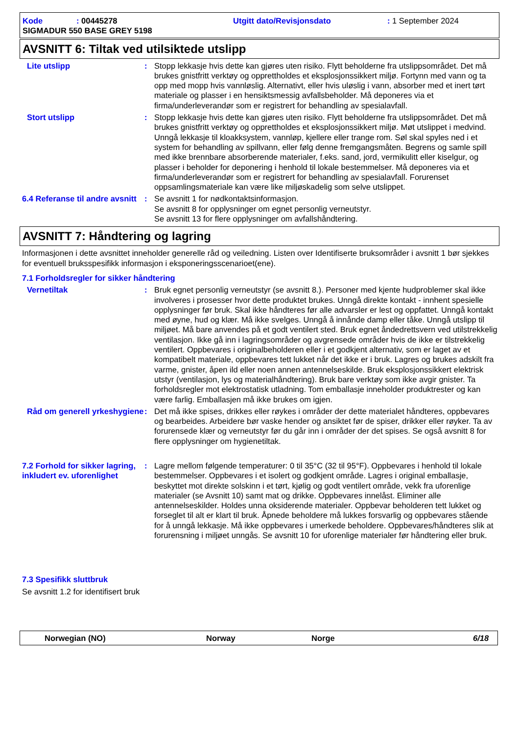Kode: 00445278 Utgitt dato/Revisjonsdato: 1 September 2024
SIGMADUR 550 BASE GREY 5198
AVSNITT 6: Tiltak ved utilsiktede utslipp
Lite utslipp : Stopp lekkasje hvis dette kan gjøres uten risiko. Flytt beholderne fra utslippsområdet. Det må brukes gnistfritt verktøy og opprettholdes et eksplosjonssikkert miljø. Fortynn med vann og ta opp med mopp hvis vannløslig. Alternativt, eller hvis uløslig i vann, absorber med et inert tørt materiale og plasser i en hensiktsmessig avfallsbeholder. Må deponeres via et firma/underleverandør som er registrert for behandling av spesialavfall.
Stort utslipp : Stopp lekkasje hvis dette kan gjøres uten risiko. Flytt beholderne fra utslippsområdet. Det må brukes gnistfritt verktøy og opprettholdes et eksplosjonssikkert miljø. Møt utslippet i medvind. Unngå lekkasje til kloakksystem, vannløp, kjellere eller trange rom. Søl skal spyles ned i et system for behandling av spillvann, eller følg denne fremgangsmåten. Begrens og samle spill med ikke brennbare absorberende materialer, f.eks. sand, jord, vermikulitt eller kiselgur, og plasser i beholder for deponering i henhold til lokale bestemmelser. Må deponeres via et firma/underleverandør som er registrert for behandling av spesialavfall. Forurenset oppsamlingsmateriale kan være like miljøskadelig som selve utslippet.
6.4 Referanse til andre avsnitt
: Se avsnitt 1 for nødkontaktsinformasjon.
Se avsnitt 8 for opplysninger om egnet personlig verneutstyr.
Se avsnitt 13 for flere opplysninger om avfallshåndtering.
AVSNITT 7: Håndtering og lagring
Informasjonen i dette avsnittet inneholder generelle råd og veiledning. Listen over Identifiserte bruksområder i avsnitt 1 bør sjekkes for eventuell bruksspesifikk informasjon i eksponeringsscenarioet(ene).
7.1 Forholdsregler for sikker håndtering
Vernetiltak : Bruk egnet personlig verneutstyr (se avsnitt 8.). Personer med kjente hudproblemer skal ikke involveres i prosesser hvor dette produktet brukes. Unngå direkte kontakt - innhent spesielle opplysninger før bruk. Skal ikke håndteres før alle advarsler er lest og oppfattet. Unngå kontakt med øyne, hud og klær. Må ikke svelges. Unngå å innånde damp eller tåke. Unngå utslipp til miljøet. Må bare anvendes på et godt ventilert sted. Bruk egnet åndedrettsvern ved utilstrekkelig ventilasjon. Ikke gå inn i lagringsområder og avgrensede områder hvis de ikke er tilstrekkelig ventilert. Oppbevares i originalbeholderen eller i et godkjent alternativ, som er laget av et kompatibelt materiale, oppbevares tett lukket når det ikke er i bruk. Lagres og brukes adskilt fra varme, gnister, åpen ild eller noen annen antennelseskilde. Bruk eksplosjonssikkert elektrisk utstyr (ventilasjon, lys og materialhåndtering). Bruk bare verktøy som ikke avgir gnister. Ta forholdsregler mot elektrostatisk utladning. Tom emballasje inneholder produktrester og kan være farlig. Emballasjen må ikke brukes om igjen.
Råd om generell yrkeshygiene
: Det må ikke spises, drikkes eller røykes i områder der dette materialet håndteres, oppbevares og bearbeides. Arbeidere bør vaske hender og ansiktet før de spiser, drikker eller røyker. Ta av forurensede klær og verneutstyr før du går inn i områder der det spises. Se også avsnitt 8 for flere opplysninger om hygienetiltak.
7.2 Forhold for sikker lagring, inkludert ev. uforenlighet
: Lagre mellom følgende temperaturer: 0 til 35°C (32 til 95°F). Oppbevares i henhold til lokale bestemmelser. Oppbevares i et isolert og godkjent område. Lagres i original emballasje, beskyttet mot direkte solskinn i et tørt, kjølig og godt ventilert område, vekk fra uforenlige materialer (se Avsnitt 10) samt mat og drikke. Oppbevares innelåst. Eliminer alle antennelseskilder. Holdes unna oksiderende materialer. Oppbevar beholderen tett lukket og forseglet til alt er klart til bruk. Åpnede beholdere må lukkes forsvarlig og oppbevares stående for å unngå lekkasje. Må ikke oppbevares i umerkede beholdere. Oppbevares/håndteres slik at forurensning i miljøet unngås. Se avsnitt 10 for uforenlige materialer før håndtering eller bruk.
7.3 Spesifikk sluttbruk
Se avsnitt 1.2 for identifisert bruk
Norwegian (NO) Norway Norge 6/18